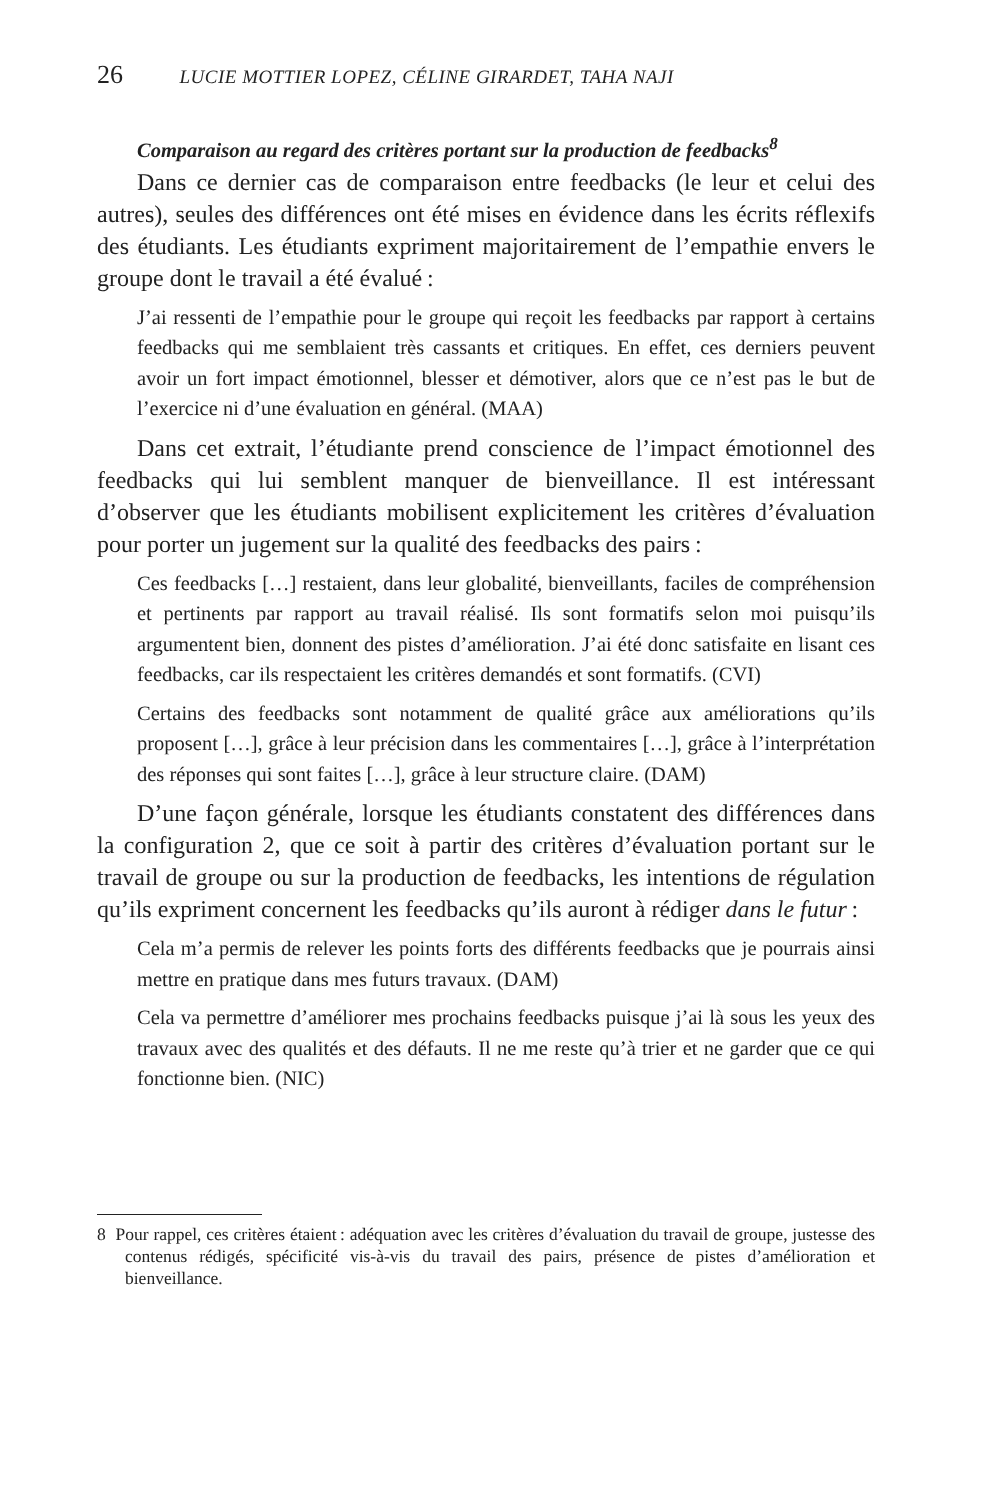26 LUCIE MOTTIER LOPEZ, CÉLINE GIRARDET, TAHA NAJI
Comparaison au regard des critères portant sur la production de feedbacks<sup>8</sup>
Dans ce dernier cas de comparaison entre feedbacks (le leur et celui des autres), seules des différences ont été mises en évidence dans les écrits réflexifs des étudiants. Les étudiants expriment majoritairement de l’empathie envers le groupe dont le travail a été évalué :
J’ai ressenti de l’empathie pour le groupe qui reçoit les feedbacks par rapport à certains feedbacks qui me semblaient très cassants et critiques. En effet, ces derniers peuvent avoir un fort impact émotionnel, blesser et démotiver, alors que ce n’est pas le but de l’exercice ni d’une évaluation en général. (MAA)
Dans cet extrait, l’étudiante prend conscience de l’impact émotionnel des feedbacks qui lui semblent manquer de bienveillance. Il est intéressant d’observer que les étudiants mobilisent explicitement les critères d’évaluation pour porter un jugement sur la qualité des feedbacks des pairs :
Ces feedbacks […] restaient, dans leur globalité, bienveillants, faciles de compréhension et pertinents par rapport au travail réalisé. Ils sont formatifs selon moi puisqu’ils argumentent bien, donnent des pistes d’amélioration. J’ai été donc satisfaite en lisant ces feedbacks, car ils respectaient les critères demandés et sont formatifs. (CVI)
Certains des feedbacks sont notamment de qualité grâce aux améliorations qu’ils proposent […], grâce à leur précision dans les commentaires […], grâce à l’interprétation des réponses qui sont faites […], grâce à leur structure claire. (DAM)
D’une façon générale, lorsque les étudiants constatent des différences dans la configuration 2, que ce soit à partir des critères d’évaluation portant sur le travail de groupe ou sur la production de feedbacks, les intentions de régulation qu’ils expriment concernent les feedbacks qu’ils auront à rédiger dans le futur :
Cela m’a permis de relever les points forts des différents feedbacks que je pourrais ainsi mettre en pratique dans mes futurs travaux. (DAM)
Cela va permettre d’améliorer mes prochains feedbacks puisque j’ai là sous les yeux des travaux avec des qualités et des défauts. Il ne me reste qu’à trier et ne garder que ce qui fonctionne bien. (NIC)
8 Pour rappel, ces critères étaient : adéquation avec les critères d’évaluation du travail de groupe, justesse des contenus rédigés, spécificité vis-à-vis du travail des pairs, présence de pistes d’amélioration et bienveillance.